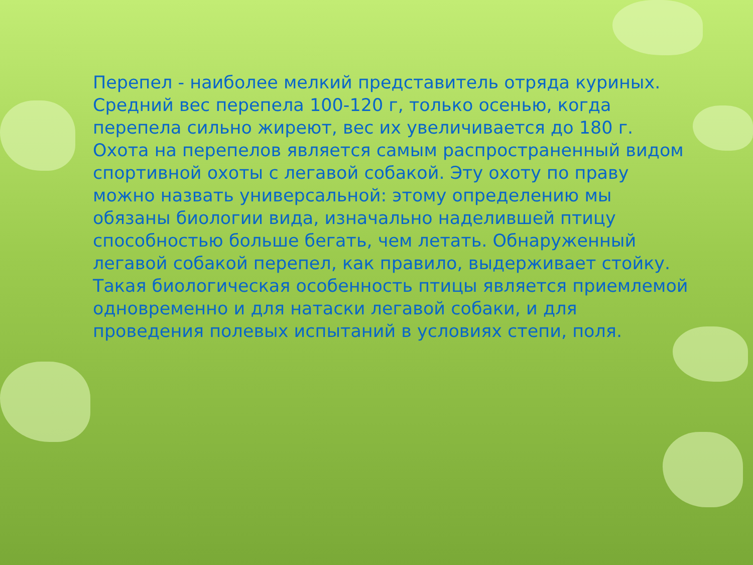Перепел - наиболее мелкий представитель отряда куриных. Средний вес перепела 100-120 г, только осенью, когда перепела сильно жиреют, вес их увеличивается до 180 г. Охота на перепелов является самым распространенный видом спортивной охоты с легавой собакой. Эту охоту по праву можно назвать универсальной: этому определению мы обязаны биологии вида, изначально наделившей птицу способностью больше бегать, чем летать. Обнаруженный легавой собакой перепел, как правило, выдерживает стойку. Такая биологическая особенность птицы является приемлемой одновременно и для натаски легавой собаки, и для проведения полевых испытаний в условиях степи, поля.